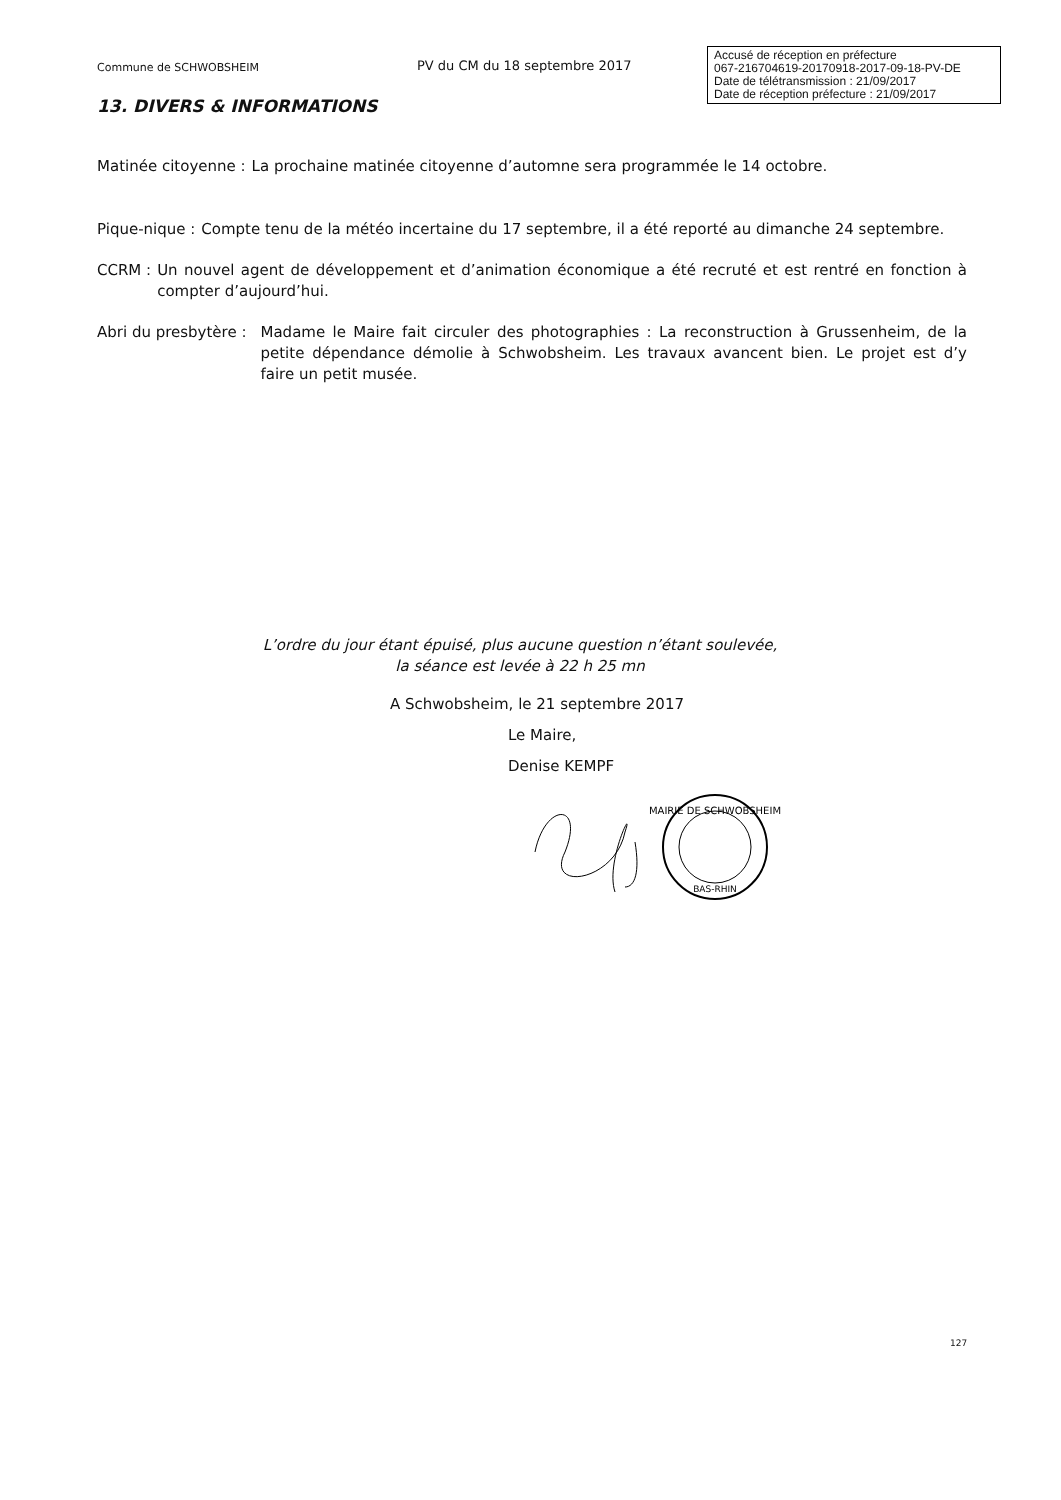Commune de SCHWOBSHEIM
PV du CM du 18 septembre 2017
Accusé de réception en préfecture
067-216704619-20170918-2017-09-18-PV-DE
Date de télétransmission : 21/09/2017
Date de réception préfecture : 21/09/2017
13. DIVERS & INFORMATIONS
Matinée citoyenne : La prochaine matinée citoyenne d’automne sera programmée le 14 octobre.
Pique-nique : Compte tenu de la météo incertaine du 17 septembre, il a été reporté au dimanche 24 septembre.
CCRM : Un nouvel agent de développement et d’animation économique a été recruté et est rentré en fonction à compter d’aujourd’hui.
Abri du presbytère : Madame le Maire fait circuler des photographies : La reconstruction à Grussenheim, de la petite dépendance démolie à Schwobsheim. Les travaux avancent bien. Le projet est d’y faire un petit musée.
L’ordre du jour étant épuisé, plus aucune question n’étant soulevée,
la séance est levée à 22 h 25 mn
A Schwobsheim, le 21 septembre 2017
Le Maire,
Denise KEMPF
MAIRIE DE SCHWOBSHEIM
BAS-RHIN
127